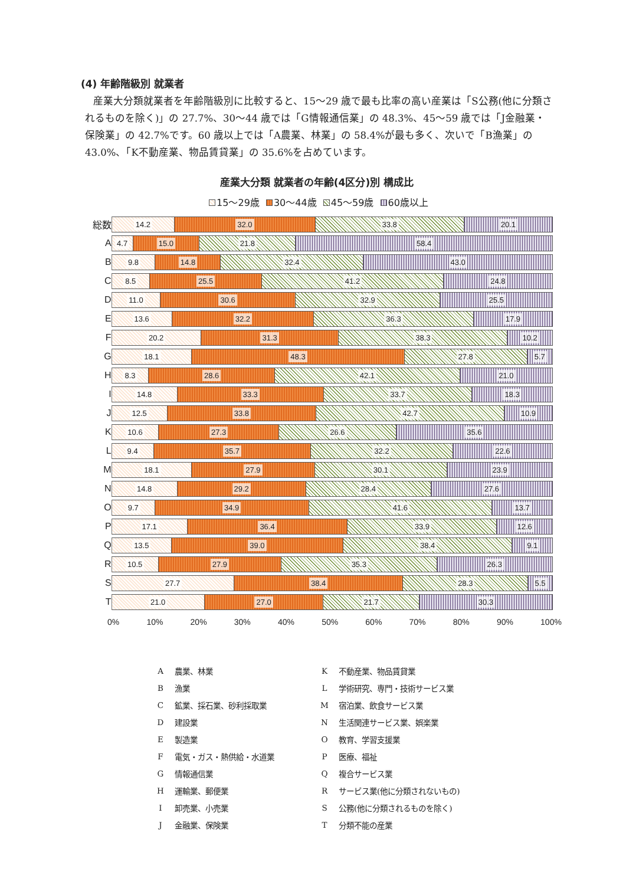(4) 年齢階級別 就業者
産業大分類就業者を年齢階級別に比較すると、15～29 歳で最も比率の高い産業は「S公務(他に分類されるものを除く)」の 27.7%、30～44 歳では「G情報通信業」の 48.3%、45～59 歳では「J金融業・保険業」の 42.7%です。60 歳以上では「A農業、林業」の 58.4%が最も多く、次いで「B漁業」の 43.0%、「K不動産業、物品賃貸業」の 35.6%を占めています。
産業大分類 就業者の年齢(4区分)別 構成比
15～29歳 30～44歳 45～59歳 60歳以上
総数
14.2 32.0 33.8 20.1
A
4.7 15.0 21.8 58.4
B
9.8 14.8 32.4 43.0
C
8.5 25.5 41.2 24.8
D
11.0 30.6 32.9 25.5
E
13.6 32.2 36.3 17.9
F
20.2 31.3 38.3 10.2
G
18.1 48.3 27.8 5.7
H
8.3 28.6 42.1 21.0
I
14.8 33.3 33.7 18.3
J
12.5 33.8 42.7 10.9
K
10.6 27.3 26.6 35.6
L
9.4 35.7 32.2 22.6
M
18.1 27.9 30.1 23.9
N
14.8 29.2 28.4 27.6
O
9.7 34.9 41.6 13.7
P
17.1 36.4 33.9 12.6
Q
13.5 39.0 38.4 9.1
R
10.5 27.9 35.3 26.3
S
27.7 38.4 28.3 5.5
T
21.0 27.0 21.7 30.3
0% 10% 20% 30% 40% 50% 60% 70% 80% 90% 100%
| A | 農業、林業 | K | 不動産業、物品賃貸業 |
| B | 漁業 | L | 学術研究、専門・技術サービス業 |
| C | 鉱業、採石業、砂利採取業 | M | 宿泊業、飲食サービス業 |
| D | 建設業 | N | 生活関連サービス業、娯楽業 |
| E | 製造業 | O | 教育、学習支援業 |
| F | 電気・ガス・熱供給・水道業 | P | 医療、福祉 |
| G | 情報通信業 | Q | 複合サービス業 |
| H | 運輸業、郵便業 | R | サービス業(他に分類されないもの) |
| I | 卸売業、小売業 | S | 公務(他に分類されるものを除く) |
| J | 金融業、保険業 | T | 分類不能の産業 |